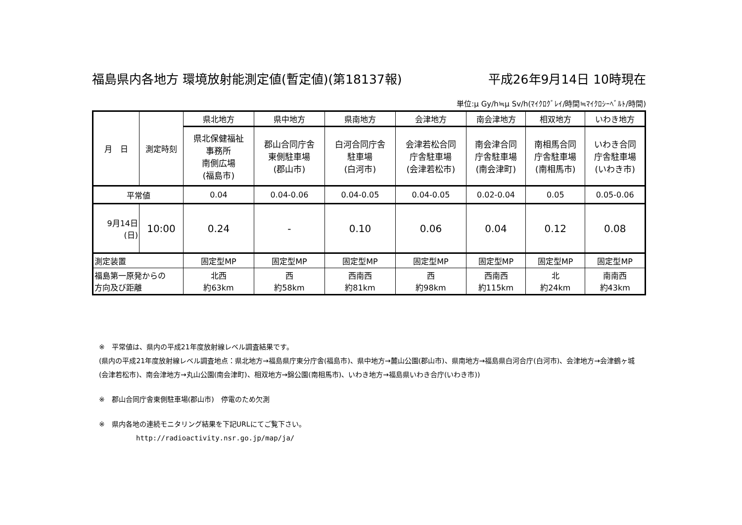福島県内各地方 環境放射能測定値(暫定値)(第18137報) 平成26年9月14日 10時現在
単位:μ Gy/h≒μ Sv/h(ﾏｲｸﾛｸﾞﾚｲ/時間≒ﾏｲｸﾛｼｰﾍﾞﾙﾄ/時間)
| 月 日 | 測定時刻 | 県北地方 | 県中地方 | 県南地方 | 会津地方 | 南会津地方 | 相双地方 | いわき地方 |
| | | 県北保健福祉 事務所 南側広場 (福島市) | 郡山合同庁舎 東側駐車場 (郡山市) | 白河合同庁舎 駐車場 (白河市) | 会津若松合同 庁舎駐車場 (会津若松市) | 南会津合同 庁舎駐車場 (南会津町) | 南相馬合同 庁舎駐車場 (南相馬市) | いわき合同 庁舎駐車場 (いわき市) |
| 平常値 | | 0.04 | 0.04-0.06 | 0.04-0.05 | 0.04-0.05 | 0.02-0.04 | 0.05 | 0.05-0.06 |
| 9月14日 (日) | 10:00 | 0.24 | - | 0.10 | 0.06 | 0.04 | 0.12 | 0.08 |
| 測定装置 | | 固定型MP | 固定型MP | 固定型MP | 固定型MP | 固定型MP | 固定型MP | 固定型MP |
| 福島第一原発からの 方向及び距離 | | 北西 約63km | 西 約58km | 西南西 約81km | 西 約98km | 西南西 約115km | 北 約24km | 南南西 約43km |
※　平常値は、県内の平成21年度放射線レベル調査結果です。
(県内の平成21年度放射線レベル調査地点：県北地方→福島県庁東分庁舎(福島市)、県中地方→麓山公園(郡山市)、県南地方→福島県白河合庁(白河市)、会津地方→会津鶴ヶ城(会津若松市)、南会津地方→丸山公園(南会津町)、相双地方→錦公園(南相馬市)、いわき地方→福島県いわき合庁(いわき市))
※　郡山合同庁舎東側駐車場(郡山市)　停電のため欠測
※　県内各地の連続モニタリング結果を下記URLにてご覧下さい。
http://radioactivity.nsr.go.jp/map/ja/